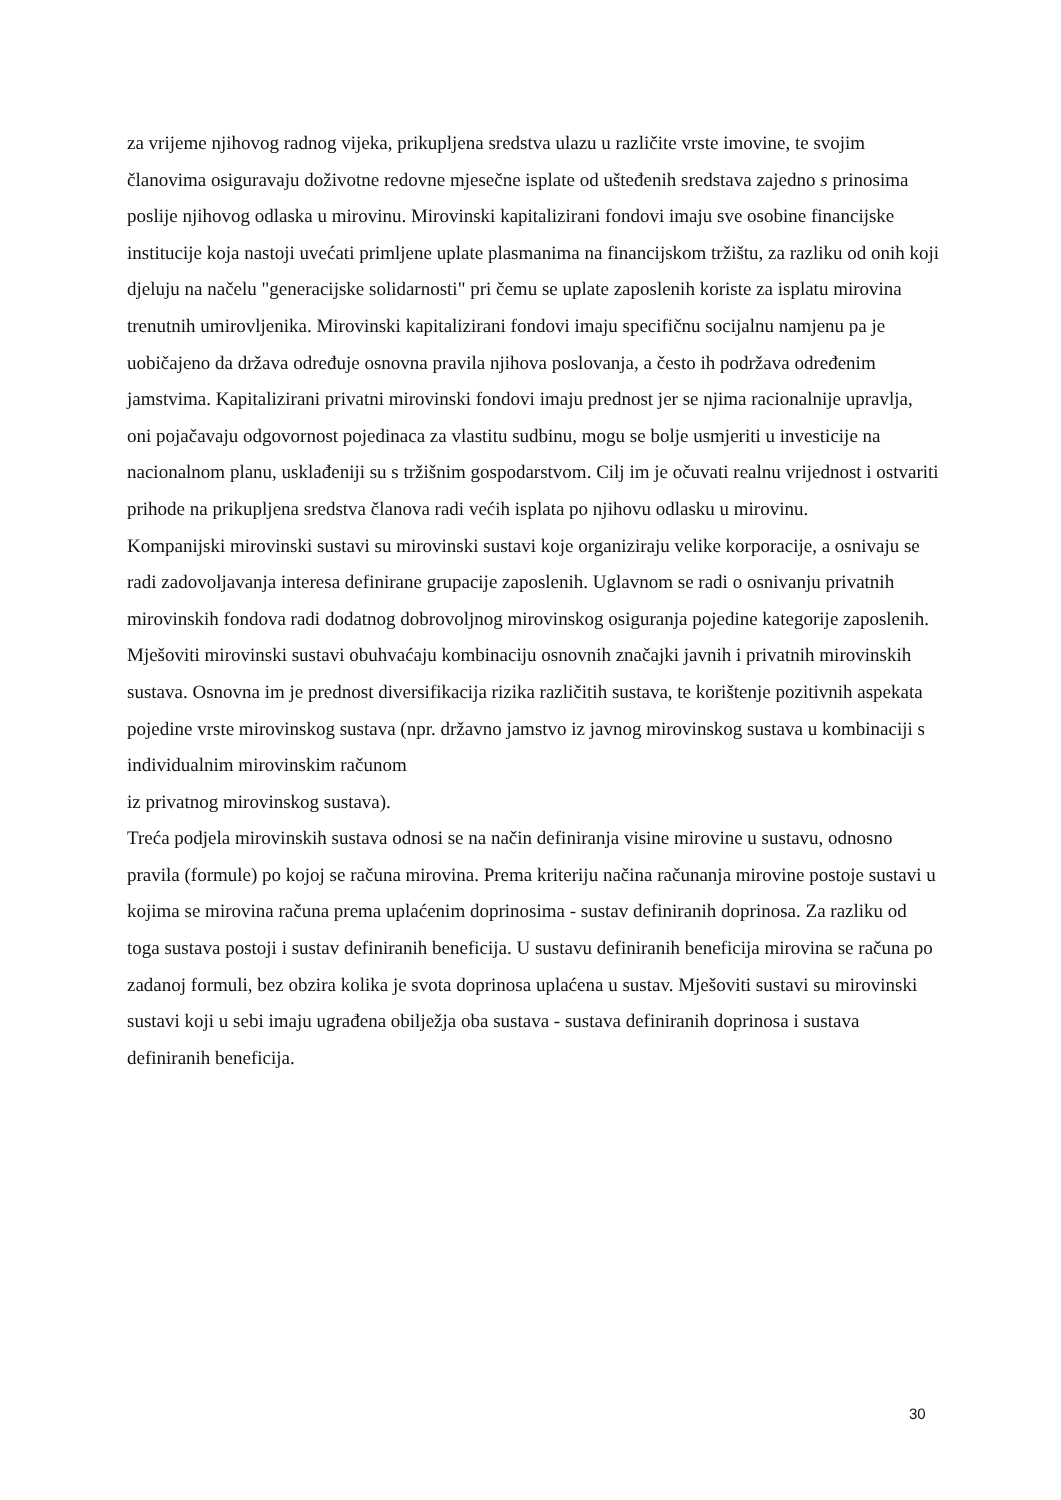za vrijeme njihovog radnog vijeka, prikupljena sredstva ulazu u različite vrste imovine, te svojim članovima osiguravaju doživotne redovne mjesečne isplate od ušteđenih sredstava zajedno s prinosima poslije njihovog odlaska u mirovinu. Mirovinski kapitalizirani fondovi imaju sve osobine financijske institucije koja nastoji uvećati primljene uplate plasmanima na financijskom tržištu, za razliku od onih koji djeluju na načelu "generacijske solidarnosti" pri čemu se uplate zaposlenih koriste za isplatu mirovina trenutnih umirovljenika. Mirovinski kapitalizirani fondovi imaju specifičnu socijalnu namjenu pa je uobičajeno da država određuje osnovna pravila njihova poslovanja, a često ih podržava određenim jamstvima. Kapitalizirani privatni mirovinski fondovi imaju prednost jer se njima racionalnije upravlja, oni pojačavaju odgovornost pojedinaca za vlastitu sudbinu, mogu se bolje usmjeriti u investicije na nacionalnom planu, usklađeniji su s tržišnim gospodarstvom. Cilj im je očuvati realnu vrijednost i ostvariti prihode na prikupljena sredstva članova radi većih isplata po njihovu odlasku u mirovinu.
Kompanijski mirovinski sustavi su mirovinski sustavi koje organiziraju velike korporacije, a osnivaju se radi zadovoljavanja interesa definirane grupacije zaposlenih. Uglavnom se radi o osnivanju privatnih mirovinskih fondova radi dodatnog dobrovoljnog mirovinskog osiguranja pojedine kategorije zaposlenih.
Mješoviti mirovinski sustavi obuhvaćaju kombinaciju osnovnih značajki javnih i privatnih mirovinskih sustava. Osnovna im je prednost diversifikacija rizika različitih sustava, te korištenje pozitivnih aspekata pojedine vrste mirovinskog sustava (npr. državno jamstvo iz javnog mirovinskog sustava u kombinaciji s individualnim mirovinskim računom
iz privatnog mirovinskog sustava).
Treća podjela mirovinskih sustava odnosi se na način definiranja visine mirovine u sustavu, odnosno pravila (formule) po kojoj se računa mirovina. Prema kriteriju načina računanja mirovine postoje sustavi u kojima se mirovina računa prema uplaćenim doprinosima - sustav definiranih doprinosa. Za razliku od toga sustava postoji i sustav definiranih beneficija. U sustavu definiranih beneficija mirovina se računa po zadanoj formuli, bez obzira kolika je svota doprinosa uplaćena u sustav. Mješoviti sustavi su mirovinski sustavi koji u sebi imaju ugrađena obilježja oba sustava - sustava definiranih doprinosa i sustava definiranih beneficija.
30